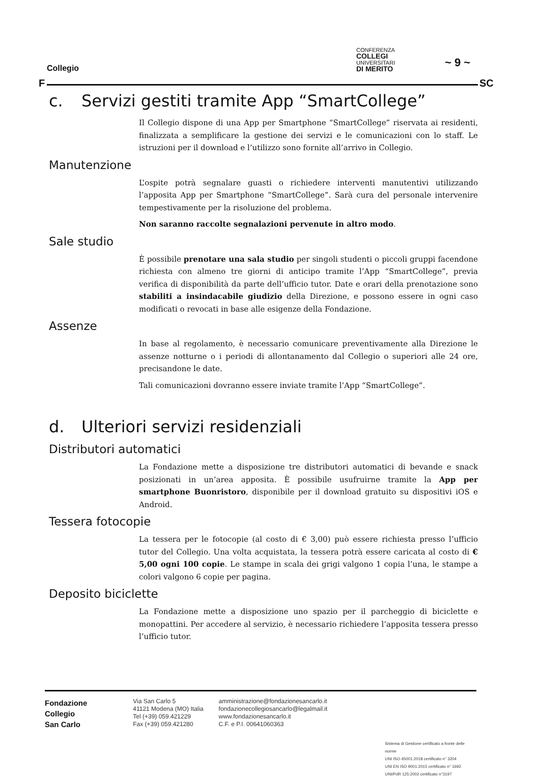Collegio
CONFERENZA
COLLEGI
UNIVERSITARI
DI MERITO
~ 9 ~
F SC
c. Servizi gestiti tramite App “SmartCollege”
Il Collegio dispone di una App per Smartphone “SmartCollege” riservata ai residenti, finalizzata a semplificare la gestione dei servizi e le comunicazioni con lo staff. Le istruzioni per il download e l’utilizzo sono fornite all’arrivo in Collegio.
Manutenzione
L’ospite potrà segnalare guasti o richiedere interventi manutentivi utilizzando l’apposita App per Smartphone “SmartCollege”. Sarà cura del personale intervenire tempestivamente per la risoluzione del problema.
Non saranno raccolte segnalazioni pervenute in altro modo.
Sale studio
È possibile prenotare una sala studio per singoli studenti o piccoli gruppi facendone richiesta con almeno tre giorni di anticipo tramite l’App “SmartCollege”, previa verifica di disponibilità da parte dell’ufficio tutor. Date e orari della prenotazione sono stabiliti a insindacabile giudizio della Direzione, e possono essere in ogni caso modificati o revocati in base alle esigenze della Fondazione.
Assenze
In base al regolamento, è necessario comunicare preventivamente alla Direzione le assenze notturne o i periodi di allontanamento dal Collegio o superiori alle 24 ore, precisandone le date.
Tali comunicazioni dovranno essere inviate tramite l’App “SmartCollege”.
d. Ulteriori servizi residenziali
Distributori automatici
La Fondazione mette a disposizione tre distributori automatici di bevande e snack posizionati in un’area apposita. È possibile usufruirne tramite la App per smartphone Buonristoro, disponibile per il download gratuito su dispositivi iOS e Android.
Tessera fotocopie
La tessera per le fotocopie (al costo di € 3,00) può essere richiesta presso l’ufficio tutor del Collegio. Una volta acquistata, la tessera potrà essere caricata al costo di € 5,00 ogni 100 copie. Le stampe in scala dei grigi valgono 1 copia l’una, le stampe a colori valgono 6 copie per pagina.
Deposito biciclette
La Fondazione mette a disposizione uno spazio per il parcheggio di biciclette e monopattini. Per accedere al servizio, è necessario richiedere l’apposita tessera presso l’ufficio tutor.
Fondazione
Collegio
San Carlo
Via San Carlo 5
41121 Modena (MO) Italia
Tel (+39) 059.421229
Fax (+39) 059.421280
amministrazione@fondazionesancarlo.it
fondazionecollegiosancarlo@legalmail.it
www.fondazionesancarlo.it
C.F. e P.I. 00641060363
Sistema di Gestione certificato a fronte delle norme
UNI ISO 45001:2018 certificato n° 3204
UNI EN ISO 9001:2015 certificato n° 1692
UNI/PdR 125:2002 certificato n°3197